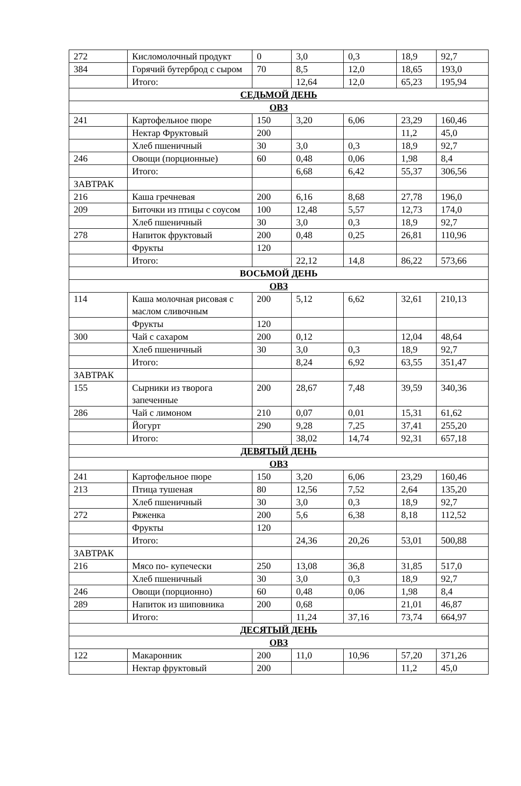| 272 | Кисломолочный продукт | 0 | 3,0 | 0,3 | 18,9 | 92,7 |
| 384 | Горячий бутерброд с сыром | 70 | 8,5 | 12,0 | 18,65 | 193,0 |
| | Итого: | | 12,64 | 12,0 | 65,23 | 195,94 |
| СЕДЬМОЙ ДЕНЬ | | | | | | |
| ОВЗ | | | | | | |
| 241 | Картофельное пюре | 150 | 3,20 | 6,06 | 23,29 | 160,46 |
| | Нектар Фруктовый | 200 | | | 11,2 | 45,0 |
| | Хлеб пшеничный | 30 | 3,0 | 0,3 | 18,9 | 92,7 |
| 246 | Овощи (порционные) | 60 | 0,48 | 0,06 | 1,98 | 8,4 |
| | Итого: | | 6,68 | 6,42 | 55,37 | 306,56 |
| ЗАВТРАК | | | | | | |
| 216 | Каша гречневая | 200 | 6,16 | 8,68 | 27,78 | 196,0 |
| 209 | Биточки из птицы с соусом | 100 | 12,48 | 5,57 | 12,73 | 174,0 |
| | Хлеб пшеничный | 30 | 3,0 | 0,3 | 18,9 | 92,7 |
| 278 | Напиток фруктовый | 200 | 0,48 | 0,25 | 26,81 | 110,96 |
| | Фрукты | 120 | | | | |
| | Итого: | | 22,12 | 14,8 | 86,22 | 573,66 |
| ВОСЬМОЙ ДЕНЬ | | | | | | |
| ОВЗ | | | | | | |
| 114 | Каша молочная рисовая с маслом сливочным | 200 | 5,12 | 6,62 | 32,61 | 210,13 |
| | Фрукты | 120 | | | | |
| 300 | Чай с сахаром | 200 | 0,12 | | 12,04 | 48,64 |
| | Хлеб пшеничный | 30 | 3,0 | 0,3 | 18,9 | 92,7 |
| | Итого: | | 8,24 | 6,92 | 63,55 | 351,47 |
| ЗАВТРАК | | | | | | |
| 155 | Сырники из творога запеченные | 200 | 28,67 | 7,48 | 39,59 | 340,36 |
| 286 | Чай с лимоном | 210 | 0,07 | 0,01 | 15,31 | 61,62 |
| | Йогурт | 290 | 9,28 | 7,25 | 37,41 | 255,20 |
| | Итого: | | 38,02 | 14,74 | 92,31 | 657,18 |
| ДЕВЯТЫЙ ДЕНЬ | | | | | | |
| ОВЗ | | | | | | |
| 241 | Картофельное пюре | 150 | 3,20 | 6,06 | 23,29 | 160,46 |
| 213 | Птица тушеная | 80 | 12,56 | 7,52 | 2,64 | 135,20 |
| | Хлеб пшеничный | 30 | 3,0 | 0,3 | 18,9 | 92,7 |
| 272 | Ряженка | 200 | 5,6 | 6,38 | 8,18 | 112,52 |
| | Фрукты | 120 | | | | |
| | Итого: | | 24,36 | 20,26 | 53,01 | 500,88 |
| ЗАВТРАК | | | | | | |
| 216 | Мясо по- купечески | 250 | 13,08 | 36,8 | 31,85 | 517,0 |
| | Хлеб пшеничный | 30 | 3,0 | 0,3 | 18,9 | 92,7 |
| 246 | Овощи (порционно) | 60 | 0,48 | 0,06 | 1,98 | 8,4 |
| 289 | Напиток из шиповника | 200 | 0,68 | | 21,01 | 46,87 |
| | Итого: | | 11,24 | 37,16 | 73,74 | 664,97 |
| ДЕСЯТЫЙ ДЕНЬ | | | | | | |
| ОВЗ | | | | | | |
| 122 | Макаронник | 200 | 11,0 | 10,96 | 57,20 | 371,26 |
| | Нектар фруктовый | 200 | | | 11,2 | 45,0 |